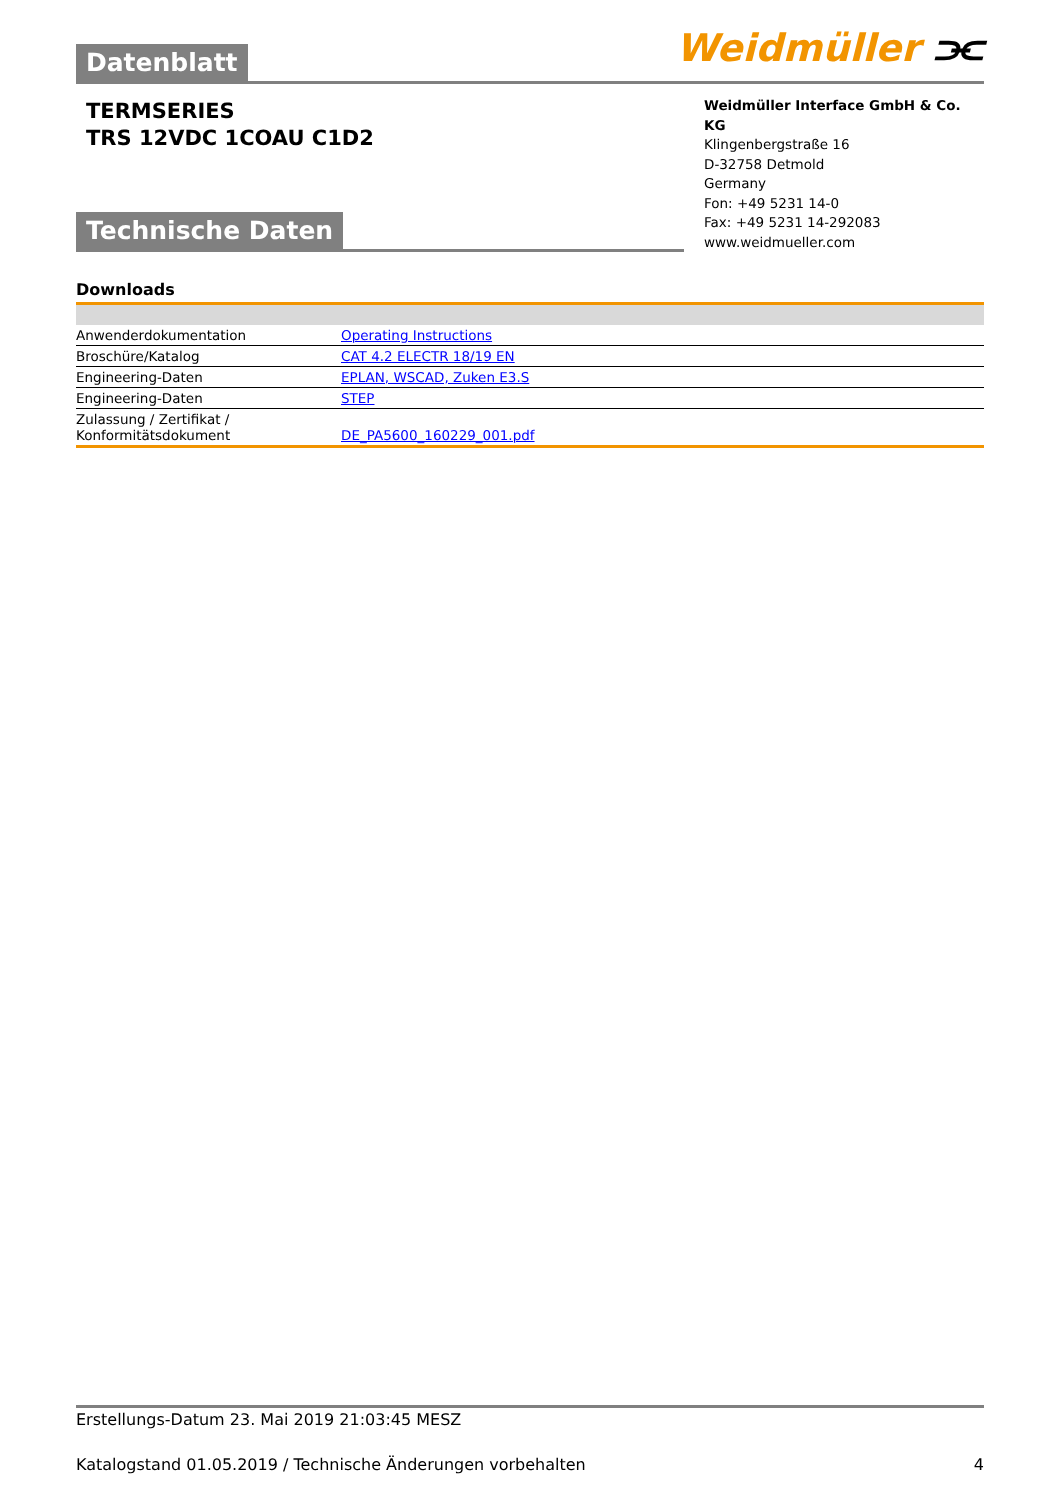Weidmüller ⫘
Datenblatt
TERMSERIES
TRS 12VDC 1COAU C1D2
Weidmüller Interface GmbH & Co. KG
Klingenbergstraße 16
D-32758 Detmold
Germany
Fon: +49 5231 14-0
Fax: +49 5231 14-292083
www.weidmueller.com
Technische Daten
Downloads
| Anwenderdokumentation | Operating Instructions |
| Broschüre/Katalog | CAT 4.2 ELECTR 18/19 EN |
| Engineering-Daten | EPLAN, WSCAD, Zuken E3.S |
| Engineering-Daten | STEP |
| Zulassung / Zertifikat / Konformitätsdokument | DE_PA5600_160229_001.pdf |
Erstellungs-Datum 23. Mai 2019 21:03:45 MESZ
Katalogstand 01.05.2019 / Technische Änderungen vorbehalten 4